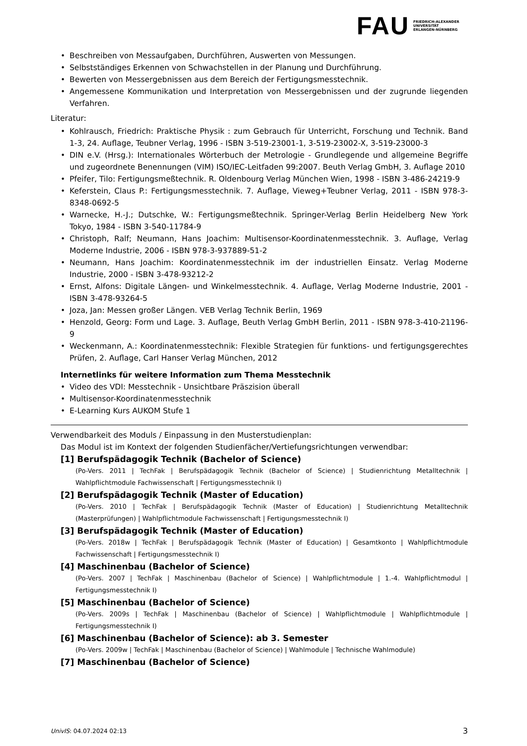FAU
FRIEDRICH-ALEXANDER
UNIVERSITÄT
ERLANGEN-NÜRNBERG
• Beschreiben von Messaufgaben, Durchführen, Auswerten von Messungen.
• Selbstständiges Erkennen von Schwachstellen in der Planung und Durchführung.
• Bewerten von Messergebnissen aus dem Bereich der Fertigungsmesstechnik.
• Angemessene Kommunikation und Interpretation von Messergebnissen und der zugrunde liegenden Verfahren.
Literatur:
• Kohlrausch, Friedrich: Praktische Physik : zum Gebrauch für Unterricht, Forschung und Technik. Band 1-3, 24. Auflage, Teubner Verlag, 1996 - ISBN 3-519-23001-1, 3-519-23002-X, 3-519-23000-3
• DIN e.V. (Hrsg.): Internationales Wörterbuch der Metrologie - Grundlegende und allgemeine Begriffe und zugeordnete Benennungen (VIM) ISO/IEC-Leitfaden 99:2007. Beuth Verlag GmbH, 3. Auflage 2010
• Pfeifer, Tilo: Fertigungsmeßtechnik. R. Oldenbourg Verlag München Wien, 1998 - ISBN 3-486-24219-9
• Keferstein, Claus P.: Fertigungsmesstechnik. 7. Auflage, Vieweg+Teubner Verlag, 2011 - ISBN 978-3-8348-0692-5
• Warnecke, H.-J.; Dutschke, W.: Fertigungsmeßtechnik. Springer-Verlag Berlin Heidelberg New York Tokyo, 1984 - ISBN 3-540-11784-9
• Christoph, Ralf; Neumann, Hans Joachim: Multisensor-Koordinatenmesstechnik. 3. Auflage, Verlag Moderne Industrie, 2006 - ISBN 978-3-937889-51-2
• Neumann, Hans Joachim: Koordinatenmesstechnik im der industriellen Einsatz. Verlag Moderne Industrie, 2000 - ISBN 3-478-93212-2
• Ernst, Alfons: Digitale Längen- und Winkelmesstechnik. 4. Auflage, Verlag Moderne Industrie, 2001 - ISBN 3-478-93264-5
• Joza, Jan: Messen großer Längen. VEB Verlag Technik Berlin, 1969
• Henzold, Georg: Form und Lage. 3. Auflage, Beuth Verlag GmbH Berlin, 2011 - ISBN 978-3-410-21196-9
• Weckenmann, A.: Koordinatenmesstechnik: Flexible Strategien für funktions- und fertigungsgerechtes Prüfen, 2. Auflage, Carl Hanser Verlag München, 2012
Internetlinks für weitere Information zum Thema Messtechnik
• Video des VDI: Messtechnik - Unsichtbare Präszision überall
• Multisensor-Koordinatenmesstechnik
• E-Learning Kurs AUKOM Stufe 1
Verwendbarkeit des Moduls / Einpassung in den Musterstudienplan:
Das Modul ist im Kontext der folgenden Studienfächer/Vertiefungsrichtungen verwendbar:
[1] Berufspädagogik Technik (Bachelor of Science)
(Po-Vers. 2011 | TechFak | Berufspädagogik Technik (Bachelor of Science) | Studienrichtung Metalltechnik | Wahlpflichtmodule Fachwissenschaft | Fertigungsmesstechnik I)
[2] Berufspädagogik Technik (Master of Education)
(Po-Vers. 2010 | TechFak | Berufspädagogik Technik (Master of Education) | Studienrichtung Metalltechnik (Masterprüfungen) | Wahlpflichtmodule Fachwissenschaft | Fertigungsmesstechnik I)
[3] Berufspädagogik Technik (Master of Education)
(Po-Vers. 2018w | TechFak | Berufspädagogik Technik (Master of Education) | Gesamtkonto | Wahlpflichtmodule Fachwissenschaft | Fertigungsmesstechnik I)
[4] Maschinenbau (Bachelor of Science)
(Po-Vers. 2007 | TechFak | Maschinenbau (Bachelor of Science) | Wahlpflichtmodule | 1.-4. Wahlpflichtmodul | Fertigungsmesstechnik I)
[5] Maschinenbau (Bachelor of Science)
(Po-Vers. 2009s | TechFak | Maschinenbau (Bachelor of Science) | Wahlpflichtmodule | Wahlpflichtmodule | Fertigungsmesstechnik I)
[6] Maschinenbau (Bachelor of Science): ab 3. Semester
(Po-Vers. 2009w | TechFak | Maschinenbau (Bachelor of Science) | Wahlmodule | Technische Wahlmodule)
[7] Maschinenbau (Bachelor of Science)
UnivIS: 04.07.2024 02:13 3